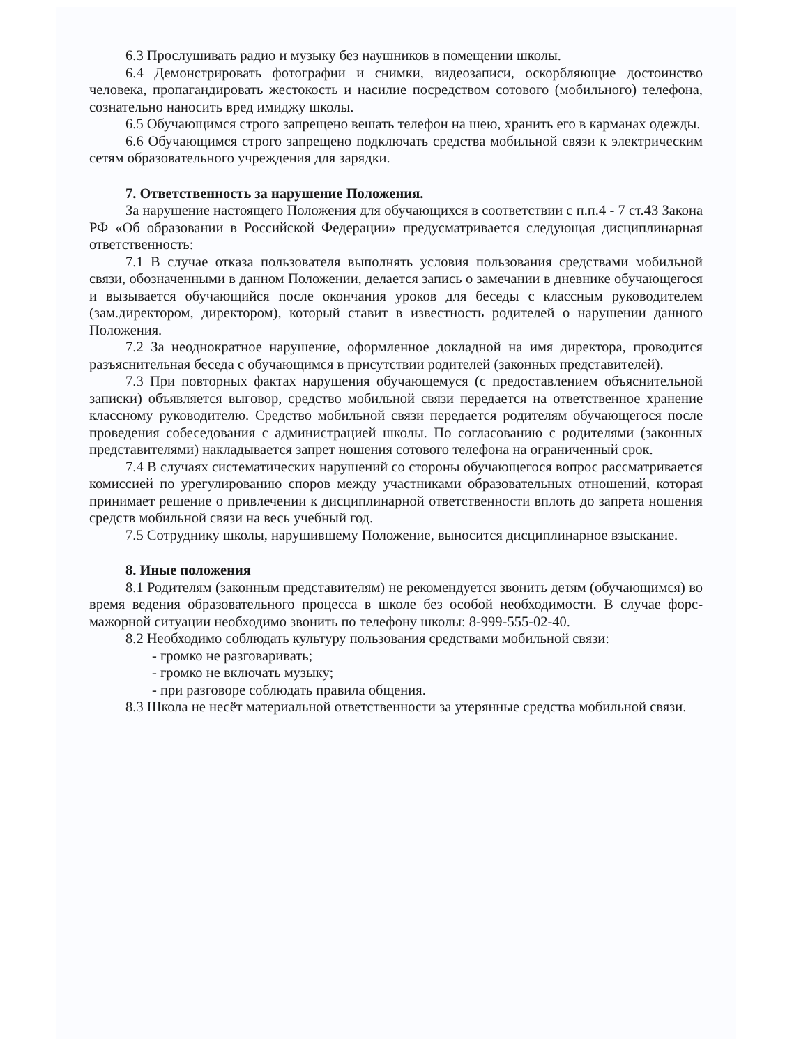6.3 Прослушивать радио и музыку без наушников в помещении школы.
6.4 Демонстрировать фотографии и снимки, видеозаписи, оскорбляющие достоинство человека, пропагандировать жестокость и насилие посредством сотового (мобильного) телефона, сознательно наносить вред имиджу школы.
6.5 Обучающимся строго запрещено вешать телефон на шею, хранить его в карманах одежды.
6.6 Обучающимся строго запрещено подключать средства мобильной связи к электрическим сетям образовательного учреждения для зарядки.
7. Ответственность за нарушение Положения.
За нарушение настоящего Положения для обучающихся в соответствии с п.п.4 - 7 ст.43 Закона РФ «Об образовании в Российской Федерации» предусматривается следующая дисциплинарная ответственность:
7.1 В случае отказа пользователя выполнять условия пользования средствами мобильной связи, обозначенными в данном Положении, делается запись о замечании в дневнике обучающегося и вызывается обучающийся после окончания уроков для беседы с классным руководителем (зам.директором, директором), который ставит в известность родителей о нарушении данного Положения.
7.2 За неоднократное нарушение, оформленное докладной на имя директора, проводится разъяснительная беседа с обучающимся в присутствии родителей (законных представителей).
7.3 При повторных фактах нарушения обучающемуся (с предоставлением объяснительной записки) объявляется выговор, средство мобильной связи передается на ответственное хранение классному руководителю. Средство мобильной связи передается родителям обучающегося после проведения собеседования с администрацией школы. По согласованию с родителями (законных представителями) накладывается запрет ношения сотового телефона на ограниченный срок.
7.4 В случаях систематических нарушений со стороны обучающегося вопрос рассматривается комиссией по урегулированию споров между участниками образовательных отношений, которая принимает решение о привлечении к дисциплинарной ответственности вплоть до запрета ношения средств мобильной связи на весь учебный год.
7.5 Сотруднику школы, нарушившему Положение, выносится дисциплинарное взыскание.
8. Иные положения
8.1 Родителям (законным представителям) не рекомендуется звонить детям (обучающимся) во время ведения образовательного процесса в школе без особой необходимости. В случае форс-мажорной ситуации необходимо звонить по телефону школы: 8-999-555-02-40.
8.2 Необходимо соблюдать культуру пользования средствами мобильной связи:
- громко не разговаривать;
- громко не включать музыку;
- при разговоре соблюдать правила общения.
8.3 Школа не несёт материальной ответственности за утерянные средства мобильной связи.